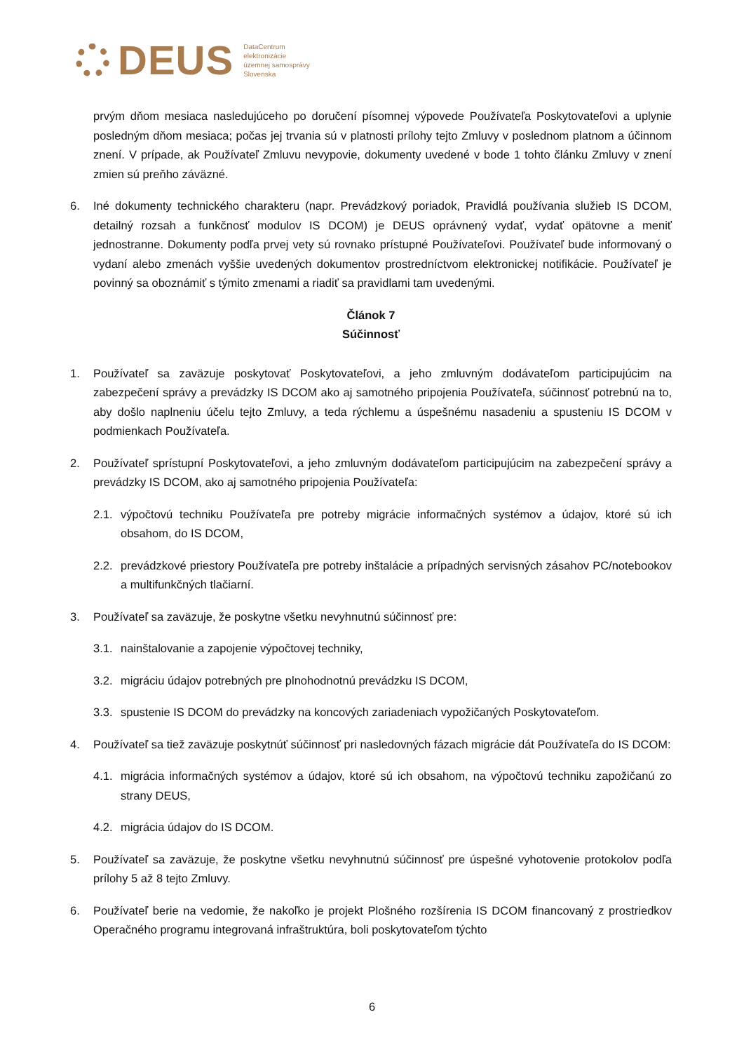DEUS
DataCentrum
elektronizácie
územnej samosprávy
Slovenska
prvým dňom mesiaca nasledujúceho po doručení písomnej výpovede Používateľa Poskytovateľovi a uplynie posledným dňom mesiaca; počas jej trvania sú v platnosti prílohy tejto Zmluvy v poslednom platnom a účinnom znení. V prípade, ak Používateľ Zmluvu nevypovie, dokumenty uvedené v bode 1 tohto článku Zmluvy v znení zmien sú preňho záväzné.
6. Iné dokumenty technického charakteru (napr. Prevádzkový poriadok, Pravidlá používania služieb IS DCOM, detailný rozsah a funkčnosť modulov IS DCOM) je DEUS oprávnený vydať, vydať opätovne a meniť jednostranne. Dokumenty podľa prvej vety sú rovnako prístupné Používateľovi. Používateľ bude informovaný o vydaní alebo zmenách vyššie uvedených dokumentov prostredníctvom elektronickej notifikácie. Používateľ je povinný sa oboznámiť s týmito zmenami a riadiť sa pravidlami tam uvedenými.
Článok 7
Súčinnosť
1. Používateľ sa zaväzuje poskytovať Poskytovateľovi, a jeho zmluvným dodávateľom participujúcim na zabezpečení správy a prevádzky IS DCOM ako aj samotného pripojenia Používateľa, súčinnosť potrebnú na to, aby došlo naplneniu účelu tejto Zmluvy, a teda rýchlemu a úspešnému nasadeniu a spusteniu IS DCOM v podmienkach Používateľa.
2. Používateľ sprístupní Poskytovateľovi, a jeho zmluvným dodávateľom participujúcim na zabezpečení správy a prevádzky IS DCOM, ako aj samotného pripojenia Používateľa:
2.1.
výpočtovú techniku Používateľa pre potreby migrácie informačných systémov a údajov, ktoré sú ich obsahom, do IS DCOM,
2.2.
prevádzkové priestory Používateľa pre potreby inštalácie a prípadných servisných zásahov PC/notebookov a multifunkčných tlačiarní.
3. Používateľ sa zaväzuje, že poskytne všetku nevyhnutnú súčinnosť pre:
3.1.
nainštalovanie a zapojenie výpočtovej techniky,
3.2.
migráciu údajov potrebných pre plnohodnotnú prevádzku IS DCOM,
3.3.
spustenie IS DCOM do prevádzky na koncových zariadeniach vypožičaných Poskytovateľom.
4. Používateľ sa tiež zaväzuje poskytnúť súčinnosť pri nasledovných fázach migrácie dát Používateľa do IS DCOM:
4.1.
migrácia informačných systémov a údajov, ktoré sú ich obsahom, na výpočtovú techniku zapožičanú zo strany DEUS,
4.2.
migrácia údajov do IS DCOM.
5. Používateľ sa zaväzuje, že poskytne všetku nevyhnutnú súčinnosť pre úspešné vyhotovenie protokolov podľa prílohy 5 až 8 tejto Zmluvy.
6. Používateľ berie na vedomie, že nakoľko je projekt Plošného rozšírenia IS DCOM financovaný z prostriedkov Operačného programu integrovaná infraštruktúra, boli poskytovateľom týchto
6